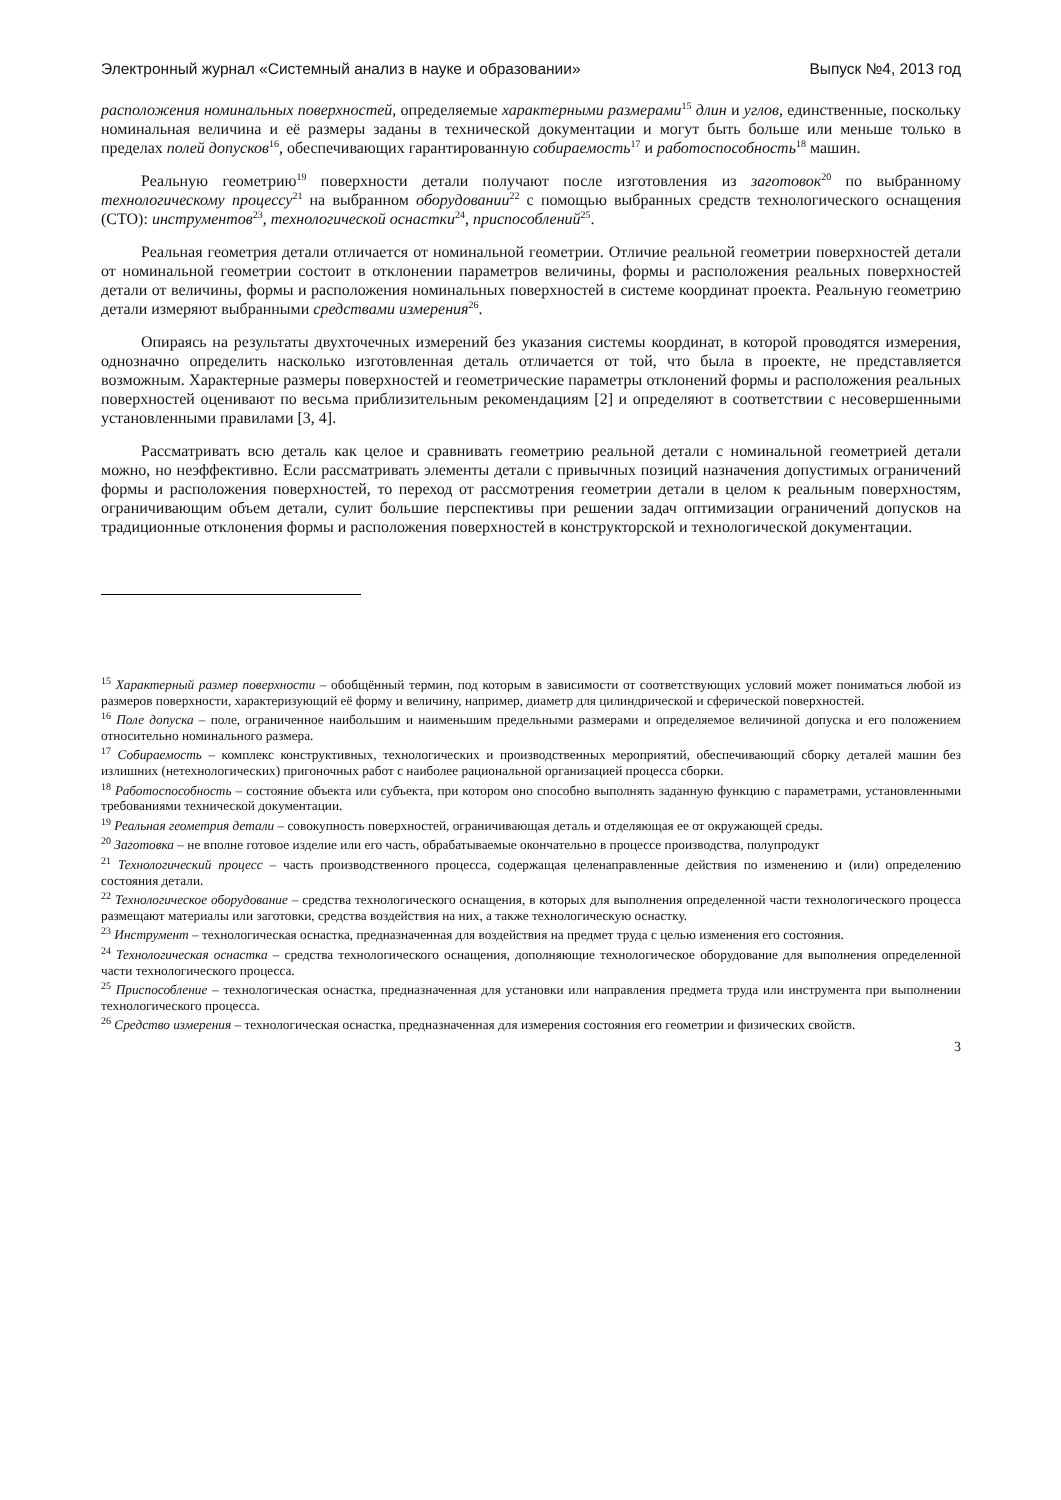Электронный журнал «Системный анализ в науке и образовании» Выпуск №4, 2013 год
расположения номинальных поверхностей, определяемые характерными размерами<sup>15</sup> длин и углов, единственные, поскольку номинальная величина и её размеры заданы в технической документации и могут быть больше или меньше только в пределах полей допусков<sup>16</sup>, обеспечивающих гарантированную собираемость<sup>17</sup> и работоспособность<sup>18</sup> машин.
Реальную геометрию<sup>19</sup> поверхности детали получают после изготовления из заготовок<sup>20</sup> по выбранному технологическому процессу<sup>21</sup> на выбранном оборудовании<sup>22</sup> с помощью выбранных средств технологического оснащения (СТО): инструментов<sup>23</sup>, технологической оснастки<sup>24</sup>, приспособлений<sup>25</sup>.
Реальная геометрия детали отличается от номинальной геометрии. Отличие реальной геометрии поверхностей детали от номинальной геометрии состоит в отклонении параметров величины, формы и расположения реальных поверхностей детали от величины, формы и расположения номинальных поверхностей в системе координат проекта. Реальную геометрию детали измеряют выбранными средствами измерения<sup>26</sup>.
Опираясь на результаты двухточечных измерений без указания системы координат, в которой проводятся измерения, однозначно определить насколько изготовленная деталь отличается от той, что была в проекте, не представляется возможным. Характерные размеры поверхностей и геометрические параметры отклонений формы и расположения реальных поверхностей оценивают по весьма приблизительным рекомендациям [2] и определяют в соответствии с несовершенными установленными правилами [3, 4].
Рассматривать всю деталь как целое и сравнивать геометрию реальной детали с номинальной геометрией детали можно, но неэффективно. Если рассматривать элементы детали с привычных позиций назначения допустимых ограничений формы и расположения поверхностей, то переход от рассмотрения геометрии детали в целом к реальным поверхностям, ограничивающим объем детали, сулит большие перспективы при решении задач оптимизации ограничений допусков на традиционные отклонения формы и расположения поверхностей в конструкторской и технологической документации.
<sup>15</sup> Характерный размер поверхности – обобщённый термин, под которым в зависимости от соответствующих условий может пониматься любой из размеров поверхности, характеризующий её форму и величину, например, диаметр для цилиндрической и сферической поверхностей.
<sup>16</sup> Поле допуска – поле, ограниченное наибольшим и наименьшим предельными размерами и определяемое величиной допуска и его положением относительно номинального размера.
<sup>17</sup> Собираемость – комплекс конструктивных, технологических и производственных мероприятий, обеспечивающий сборку деталей машин без излишних (нетехнологических) пригоночных работ с наиболее рациональной организацией процесса сборки.
<sup>18</sup> Работоспособность – состояние объекта или субъекта, при котором оно способно выполнять заданную функцию с параметрами, установленными требованиями технической документации.
<sup>19</sup> Реальная геометрия детали – совокупность поверхностей, ограничивающая деталь и отделяющая ее от окружающей среды.
<sup>20</sup> Заготовка – не вполне готовое изделие или его часть, обрабатываемые окончательно в процессе производства, полупродукт
<sup>21</sup> Технологический процесс – часть производственного процесса, содержащая целенаправленные действия по изменению и (или) определению состояния детали.
<sup>22</sup> Технологическое оборудование – средства технологического оснащения, в которых для выполнения определенной части технологического процесса размещают материалы или заготовки, средства воздействия на них, а также технологическую оснастку.
<sup>23</sup> Инструмент – технологическая оснастка, предназначенная для воздействия на предмет труда с целью изменения его состояния.
<sup>24</sup> Технологическая оснастка – средства технологического оснащения, дополняющие технологическое оборудование для выполнения определенной части технологического процесса.
<sup>25</sup> Приспособление – технологическая оснастка, предназначенная для установки или направления предмета труда или инструмента при выполнении технологического процесса.
<sup>26</sup> Средство измерения – технологическая оснастка, предназначенная для измерения состояния его геометрии и физических свойств.
3